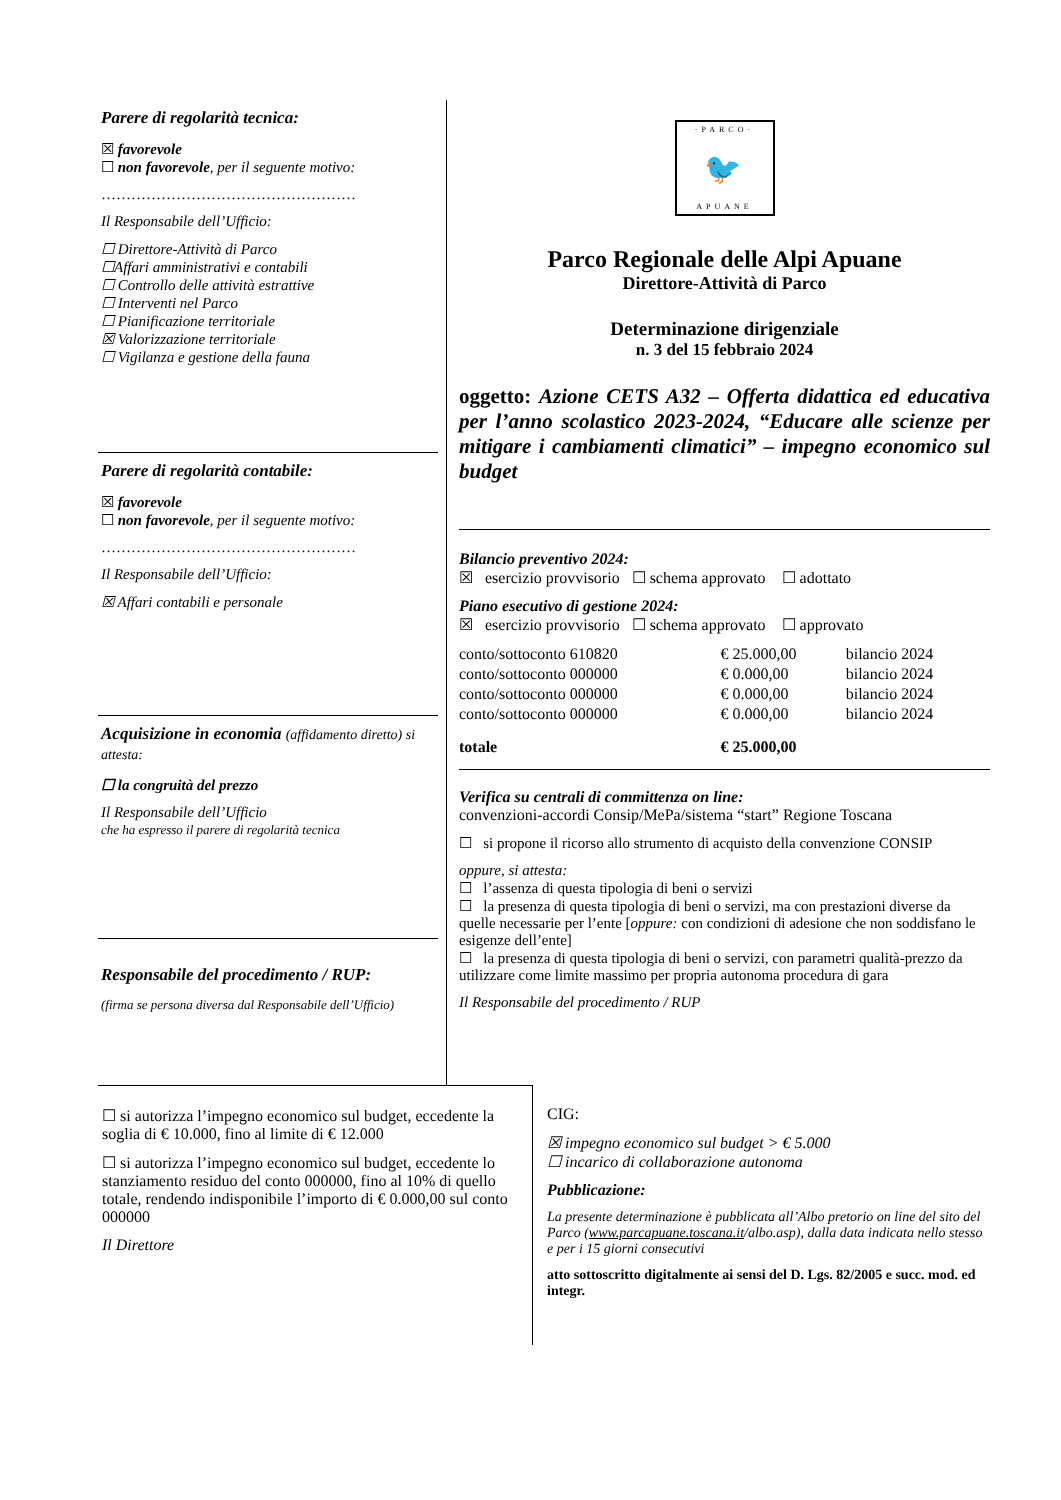Parere di regolarità tecnica:
☒ favorevole
☐ non favorevole, per il seguente motivo:
……………………………………………
Il Responsabile dell’Ufficio:
☐ Direttore-Attività di Parco
☐Affari amministrativi e contabili
☐ Controllo delle attività estrattive
☐ Interventi nel Parco
☐ Pianificazione territoriale
☒ Valorizzazione territoriale
☐ Vigilanza e gestione della fauna
Parere di regolarità contabile:
☒ favorevole
☐ non favorevole, per il seguente motivo:
……………………………………………
Il Responsabile dell’Ufficio:
☒ Affari contabili e personale
Acquisizione in economia (affidamento diretto) si attesta:
☐ la congruità del prezzo
Il Responsabile dell’Ufficio
che ha espresso il parere di regolarità tecnica
Responsabile del procedimento / RUP:
(firma se persona diversa dal Responsabile dell’Ufficio)
·PARCO·
🐦
APUANE
Parco Regionale delle Alpi Apuane
Direttore-Attività di Parco
Determinazione dirigenziale
n. 3 del 15 febbraio 2024
oggetto: Azione CETS A32 – Offerta didattica ed educativa per l’anno scolastico 2023-2024, “Educare alle scienze per mitigare i cambiamenti climatici” – impegno economico sul budget
Bilancio preventivo 2024:
☒ esercizio provvisorio ☐ schema approvato ☐ adottato
Piano esecutivo di gestione 2024:
☒ esercizio provvisorio ☐ schema approvato ☐ approvato
| conto/sottoconto 610820 | € 25.000,00 | bilancio 2024 |
| conto/sottoconto 000000 | € 0.000,00 | bilancio 2024 |
| conto/sottoconto 000000 | € 0.000,00 | bilancio 2024 |
| conto/sottoconto 000000 | € 0.000,00 | bilancio 2024 |
| totale | € 25.000,00 | |
Verifica su centrali di committenza on line:
convenzioni-accordi Consip/MePa/sistema “start” Regione Toscana
☐ si propone il ricorso allo strumento di acquisto della convenzione CONSIP
oppure, si attesta:
☐ l’assenza di questa tipologia di beni o servizi
☐ la presenza di questa tipologia di beni o servizi, ma con prestazioni diverse da quelle necessarie per l’ente [oppure: con condizioni di adesione che non soddisfano le esigenze dell’ente]
☐ la presenza di questa tipologia di beni o servizi, con parametri qualità-prezzo da utilizzare come limite massimo per propria autonoma procedura di gara
Il Responsabile del procedimento / RUP
☐ si autorizza l’impegno economico sul budget, eccedente la soglia di € 10.000, fino al limite di € 12.000
☐ si autorizza l’impegno economico sul budget, eccedente lo stanziamento residuo del conto 000000, fino al 10% di quello totale, rendendo indisponibile l’importo di € 0.000,00 sul conto 000000
Il Direttore
CIG:
☒ impegno economico sul budget > € 5.000
☐ incarico di collaborazione autonoma
Pubblicazione:
La presente determinazione è pubblicata all’Albo pretorio on line del sito del Parco (www.parcapuane.toscana.it/albo.asp), dalla data indicata nello stesso e per i 15 giorni consecutivi
atto sottoscritto digitalmente ai sensi del D. Lgs. 82/2005 e succ. mod. ed integr.